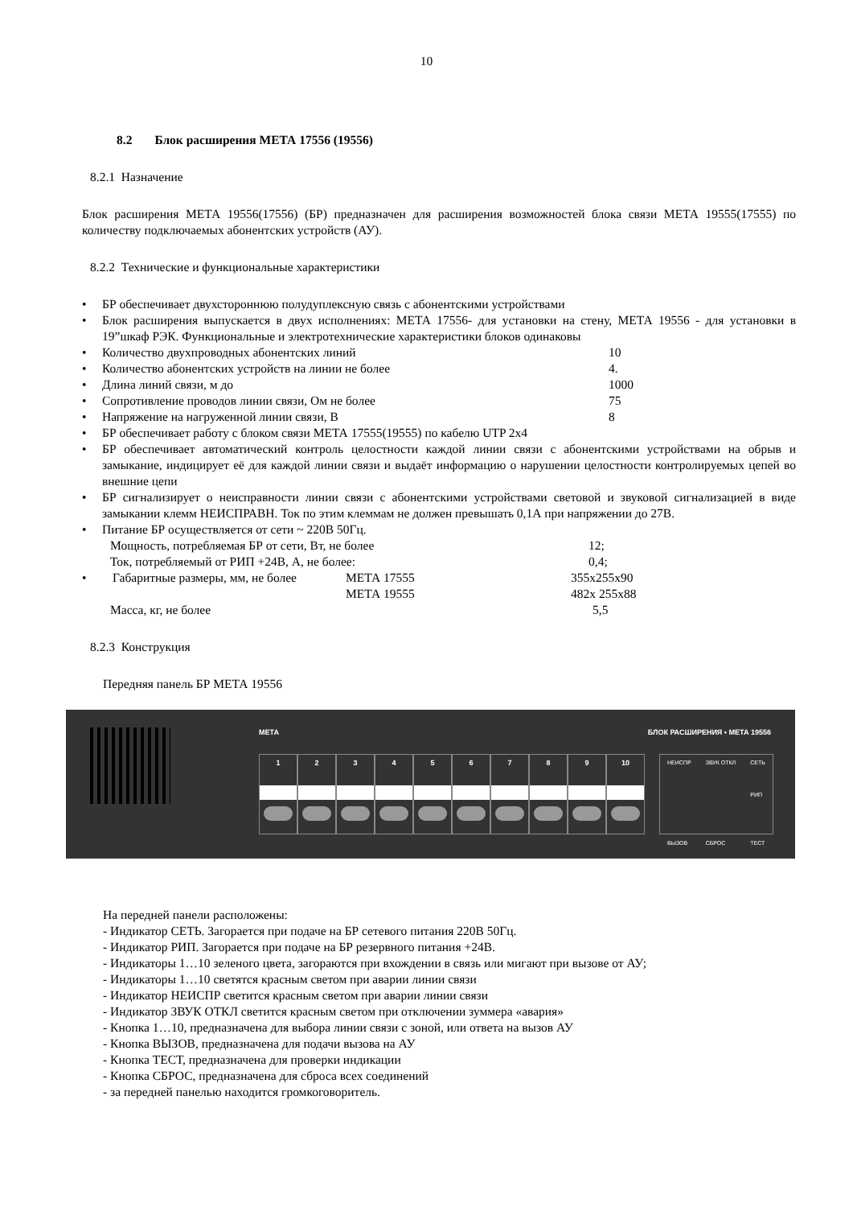10
8.2 Блок расширения МЕТА 17556 (19556)
8.2.1 Назначение
Блок расширения МЕТА 19556(17556) (БР) предназначен для расширения возможностей блока связи МЕТА 19555(17555) по количеству подключаемых абонентских устройств (АУ).
8.2.2 Технические и функциональные характеристики
БР обеспечивает двухстороннюю полудуплексную связь с абонентскими устройствами
Блок расширения выпускается в двух исполнениях: МЕТА 17556- для установки на стену, МЕТА 19556 - для установки в 19”шкаф РЭК. Функциональные и электротехнические характеристики блоков одинаковы
Количество двухпроводных абонентских линий 10
Количество абонентских устройств на линии не более 4.
Длина линий связи, м до 1000
Сопротивление проводов линии связи, Ом не более 75
Напряжение на нагруженной линии связи, В 8
БР обеспечивает работу с блоком связи МЕТА 17555(19555) по кабелю UTP 2х4
БР обеспечивает автоматический контроль целостности каждой линии связи с абонентскими устройствами на обрыв и замыкание, индицирует её для каждой линии связи и выдаёт информацию о нарушении целостности контролируемых цепей во внешние цепи
БР сигнализирует о неисправности линии связи с абонентскими устройствами световой и звуковой сигнализацией в виде замыкании клемм НЕИСПРАВН. Ток по этим клеммам не должен превышать 0,1А при напряжении до 27В.
Питание БР осуществляется от сети ~ 220В 50Гц.
Мощность, потребляемая БР от сети, Вт, не более 12;
Ток, потребляемый от РИП +24В, А, не более: 0,4;
Габаритные размеры, мм, не более МЕТА 17555 355х255х90
МЕТА 19555 482х 255х88
Масса, кг, не более 5,5
8.2.3 Конструкция
Передняя панель БР МЕТА 19556
МЕТА БЛОК РАСШИРЕНИЯ ▪ МЕТА 19556
1 2 3 4 5 6 7 8 9 10
НЕИСПР
ВЫЗОВ ЗВУК ОТКЛ
СБРОС СЕТЬ
РИП
ТЕСТ
На передней панели расположены:
- Индикатор СЕТЬ. Загорается при подаче на БР сетевого питания 220В 50Гц.
- Индикатор РИП. Загорается при подаче на БР резервного питания +24В.
- Индикаторы 1…10 зеленого цвета, загораются при вхождении в связь или мигают при вызове от АУ;
- Индикаторы 1…10 светятся красным светом при аварии линии связи
- Индикатор НЕИСПР светится красным светом при аварии линии связи
- Индикатор ЗВУК ОТКЛ светится красным светом при отключении зуммера «авария»
- Кнопка 1…10, предназначена для выбора линии связи с зоной, или ответа на вызов АУ
- Кнопка ВЫЗОВ, предназначена для подачи вызова на АУ
- Кнопка ТЕСТ, предназначена для проверки индикации
- Кнопка СБРОС, предназначена для сброса всех соединений
- за передней панелью находится громкоговоритель.